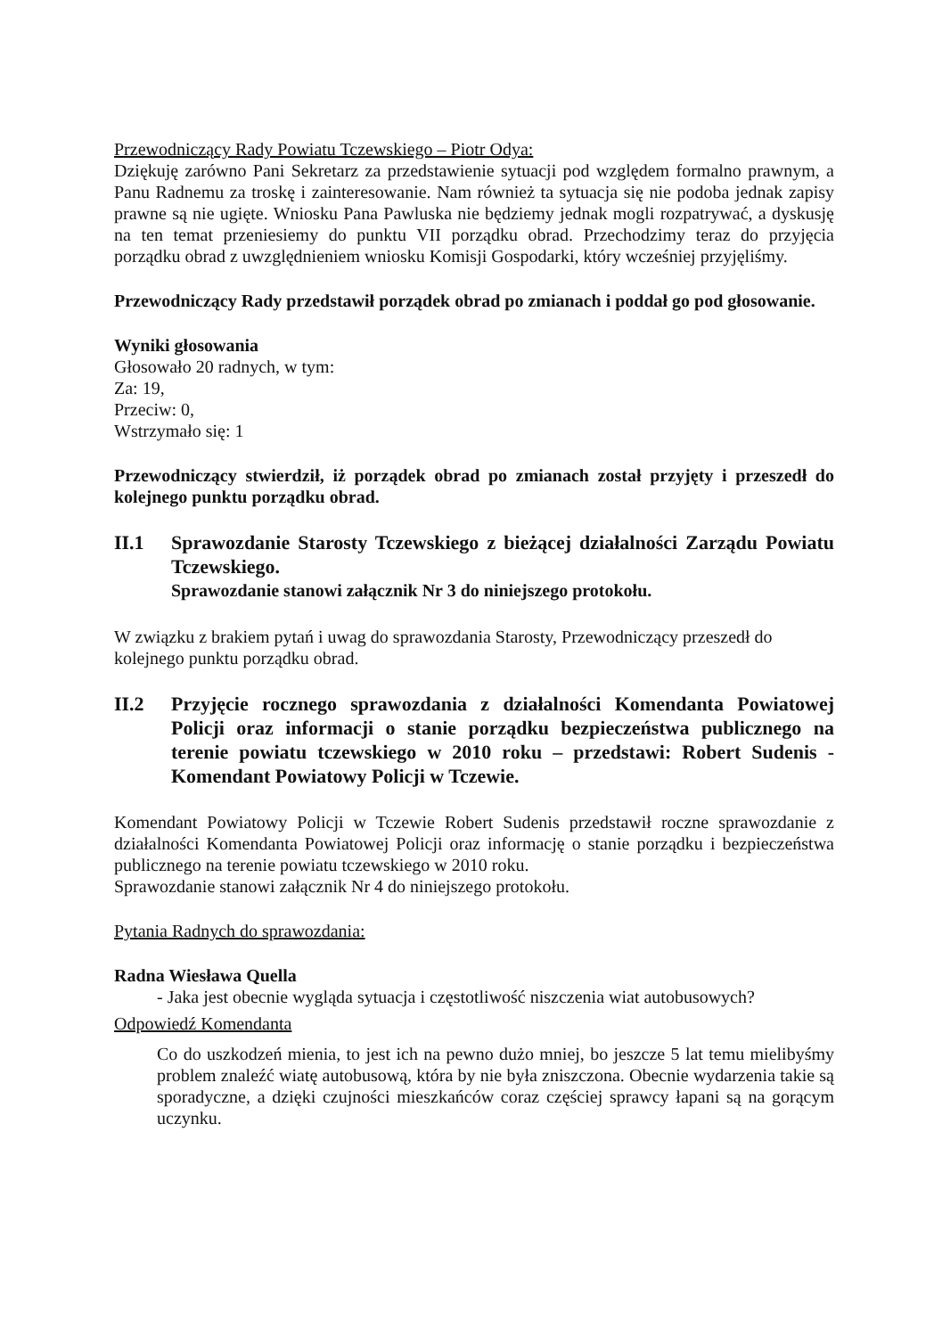Przewodniczący Rady Powiatu Tczewskiego – Piotr Odya:
Dziękuję zarówno Pani Sekretarz za przedstawienie sytuacji pod względem formalno prawnym, a Panu Radnemu za troskę i zainteresowanie. Nam również ta sytuacja się nie podoba jednak zapisy prawne są nie ugięte. Wniosku Pana Pawluska nie będziemy jednak mogli rozpatrywać, a dyskusję na ten temat przeniesiemy do punktu VII porządku obrad. Przechodzimy teraz do przyjęcia porządku obrad z uwzględnieniem wniosku Komisji Gospodarki, który wcześniej przyjęliśmy.
Przewodniczący Rady przedstawił porządek obrad po zmianach i poddał go pod głosowanie.
Wyniki głosowania
Głosowało 20 radnych, w tym:
Za: 19,
Przeciw: 0,
Wstrzymało się: 1
Przewodniczący stwierdził, iż porządek obrad po zmianach został przyjęty i przeszedł do kolejnego punktu porządku obrad.
II.1 Sprawozdanie Starosty Tczewskiego z bieżącej działalności Zarządu Powiatu Tczewskiego.
Sprawozdanie stanowi załącznik Nr 3 do niniejszego protokołu.
W związku z brakiem pytań i uwag do sprawozdania Starosty, Przewodniczący przeszedł do kolejnego punktu porządku obrad.
II.2 Przyjęcie rocznego sprawozdania z działalności Komendanta Powiatowej Policji oraz informacji o stanie porządku bezpieczeństwa publicznego na terenie powiatu tczewskiego w 2010 roku – przedstawi: Robert Sudenis - Komendant Powiatowy Policji w Tczewie.
Komendant Powiatowy Policji w Tczewie Robert Sudenis przedstawił roczne sprawozdanie z działalności Komendanta Powiatowej Policji oraz informację o stanie porządku i bezpieczeństwa publicznego na terenie powiatu tczewskiego w 2010 roku.
Sprawozdanie stanowi załącznik Nr 4 do niniejszego protokołu.
Pytania Radnych do sprawozdania:
Radna Wiesława Quella
- Jaka jest obecnie wygląda sytuacja i częstotliwość niszczenia wiat autobusowych?
Odpowiedź Komendanta
Co do uszkodzeń mienia, to jest ich na pewno dużo mniej, bo jeszcze 5 lat temu mielibyśmy problem znaleźć wiatę autobusową, która by nie była zniszczona. Obecnie wydarzenia takie są sporadyczne, a dzięki czujności mieszkańców coraz częściej sprawcy łapani są na gorącym uczynku.